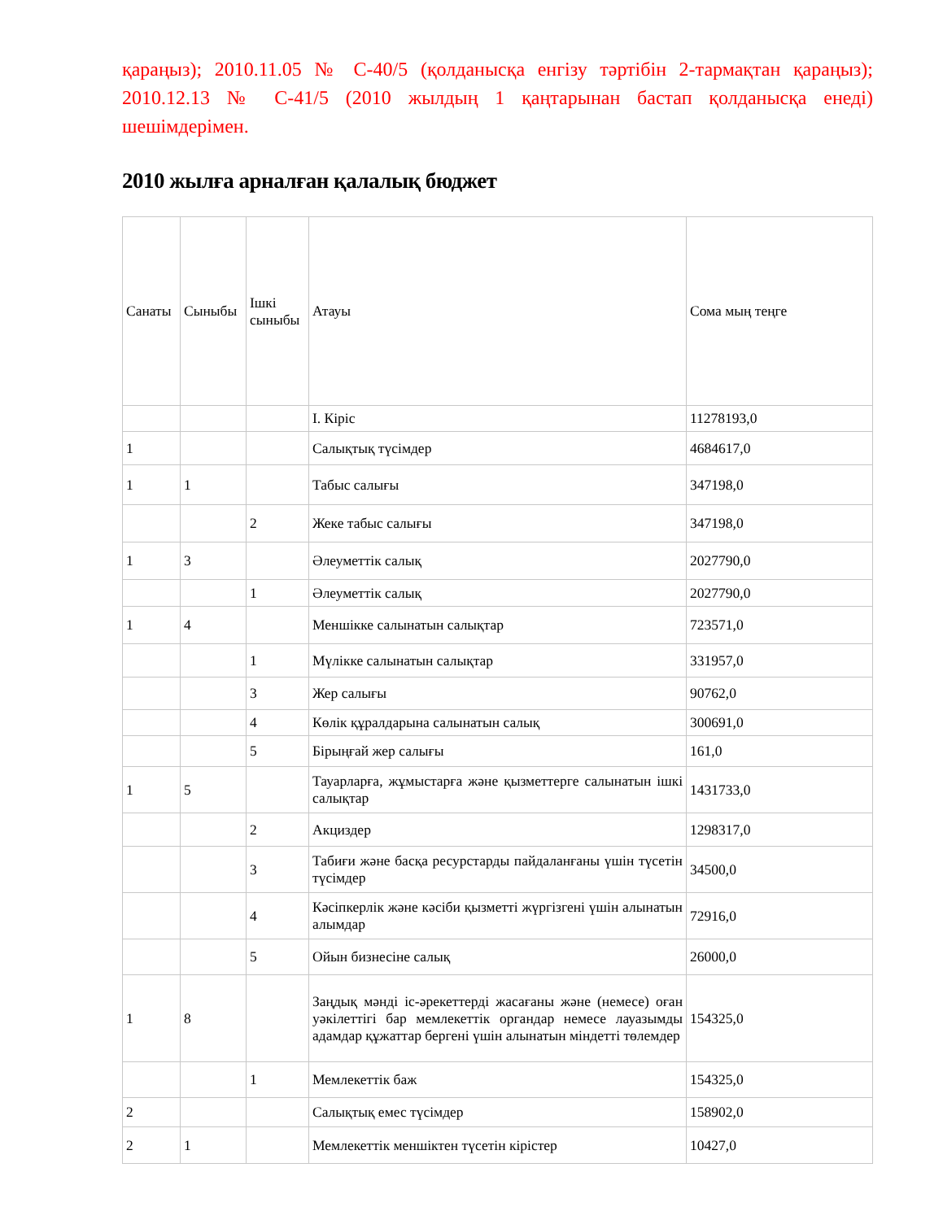қараңыз); 2010.11.05 № С-40/5 (қолданысқа енгізу тәртібін 2-тармақтан қараңыз); 2010.12.13 № С-41/5 (2010 жылдың 1 қаңтарынан бастап қолданысқа енеді) шешімдерімен.
2010 жылға арналған қалалық бюджет
| Санаты | Сыныбы | Ішкі сыныбы | Атауы | Сома мың теңге |
| --- | --- | --- | --- | --- |
| | | | I. Кіріс | 11278193,0 |
| 1 | | | Салықтық түсімдер | 4684617,0 |
| 1 | 1 | | Табыс салығы | 347198,0 |
| | | 2 | Жеке табыс салығы | 347198,0 |
| 1 | 3 | | Әлеуметтік салық | 2027790,0 |
| | | 1 | Әлеуметтік салық | 2027790,0 |
| 1 | 4 | | Меншікке салынатын салықтар | 723571,0 |
| | | 1 | Мүлікке салынатын салықтар | 331957,0 |
| | | 3 | Жер салығы | 90762,0 |
| | | 4 | Көлік құралдарына салынатын салық | 300691,0 |
| | | 5 | Бірыңғай жер салығы | 161,0 |
| 1 | 5 | | Тауарларға, жұмыстарға және қызметтерге салынатын ішкі салықтар | 1431733,0 |
| | | 2 | Акциздер | 1298317,0 |
| | | 3 | Табиғи және басқа ресурстарды пайдаланғаны үшін түсетін түсімдер | 34500,0 |
| | | 4 | Кәсіпкерлік және кәсіби қызметті жүргізгені үшін алынатын алымдар | 72916,0 |
| | | 5 | Ойын бизнесіне салық | 26000,0 |
| 1 | 8 | | Заңдық мәнді іс-әрекеттерді жасағаны және (немесе) оған уәкілеттігі бар мемлекеттік органдар немесе лауазымды адамдар құжаттар бергені үшін алынатын міндетті төлемдер | 154325,0 |
| | | 1 | Мемлекеттік баж | 154325,0 |
| 2 | | | Салықтық емес түсімдер | 158902,0 |
| 2 | 1 | | Мемлекеттік меншіктен түсетін кірістер | 10427,0 |